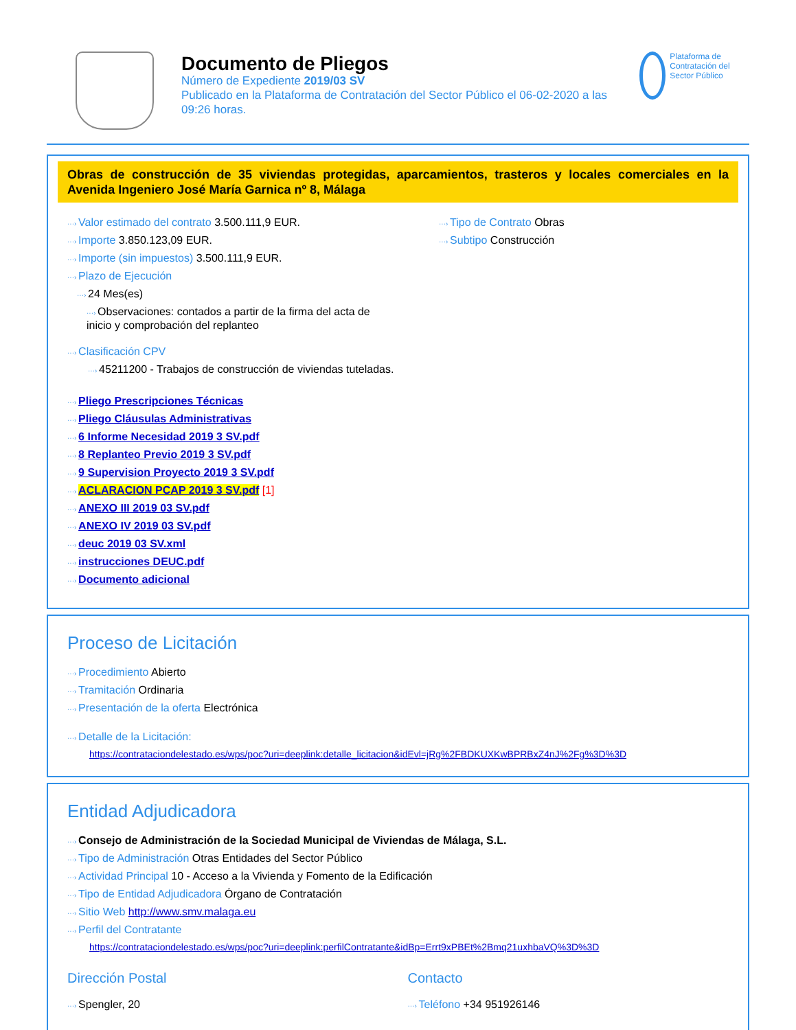Documento de Pliegos
Número de Expediente 2019/03 SV
Publicado en la Plataforma de Contratación del Sector Público el 06-02-2020 a las 09:26 horas.
Plataforma de Contratación del Sector Público
Obras de construcción de 35 viviendas protegidas, aparcamientos, trasteros y locales comerciales en la Avenida Ingeniero José María Garnica nº 8, Málaga
Valor estimado del contrato 3.500.111,9 EUR.
Importe 3.850.123,09 EUR.
Importe (sin impuestos) 3.500.111,9 EUR.
Plazo de Ejecución
24 Mes(es)
Observaciones: contados a partir de la firma del acta de inicio y comprobación del replanteo
Clasificación CPV
45211200 - Trabajos de construcción de viviendas tuteladas.
Tipo de Contrato Obras
Subtipo Construcción
Pliego Prescripciones Técnicas
Pliego Cláusulas Administrativas
6 Informe Necesidad 2019 3 SV.pdf
8 Replanteo Previo 2019 3 SV.pdf
9 Supervision Proyecto 2019 3 SV.pdf
ACLARACION PCAP 2019 3 SV.pdf [1]
ANEXO III 2019 03 SV.pdf
ANEXO IV 2019 03 SV.pdf
deuc 2019 03 SV.xml
instrucciones DEUC.pdf
Documento adicional
Proceso de Licitación
Procedimiento Abierto
Tramitación Ordinaria
Presentación de la oferta Electrónica
Detalle de la Licitación:
https://contrataciondelestado.es/wps/poc?uri=deeplink:detalle_licitacion&idEvl=jRg%2FBDKUXKwBPRBxZ4nJ%2Fg%3D%3D
Entidad Adjudicadora
Consejo de Administración de la Sociedad Municipal de Viviendas de Málaga, S.L.
Tipo de Administración Otras Entidades del Sector Público
Actividad Principal 10 - Acceso a la Vivienda y Fomento de la Edificación
Tipo de Entidad Adjudicadora Órgano de Contratación
Sitio Web http://www.smv.malaga.eu
Perfil del Contratante
https://contrataciondelestado.es/wps/poc?uri=deeplink:perfilContratante&idBp=Errt9xPBEt%2Bmq21uxhbaVQ%3D%3D
Dirección Postal
Spengler, 20
Contacto
Teléfono +34 951926146